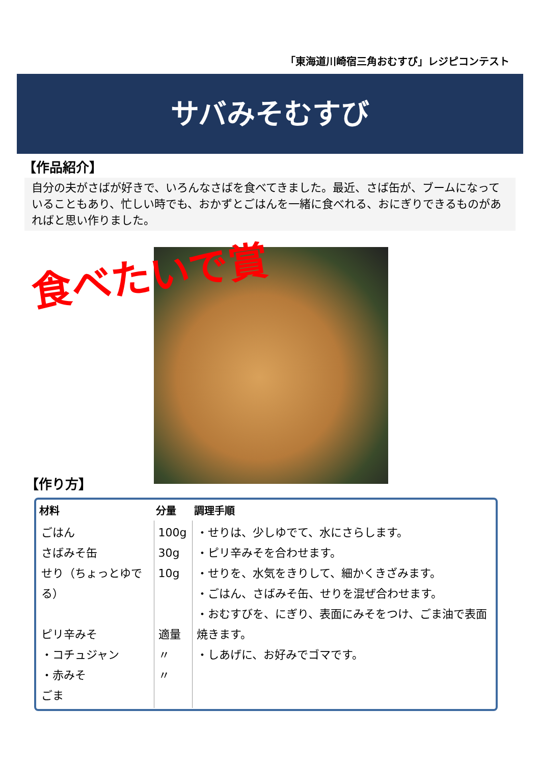「東海道川崎宿三角おむすび」レジピコンテスト
サバみそむすび
【作品紹介】
自分の夫がさばが好きで、いろんなさばを食べてきました。最近、さば缶が、ブームになっていることもあり、忙しい時でも、おかずとごはんを一緒に食べれる、おにぎりできるものがあればと思い作りました。
食べたいで賞
【作り方】
| 材料 | 分量 | 調理手順 |
| --- | --- | --- |
| ごはん さばみそ缶 せり（ちょっとゆでる） ピリ辛みそ ・コチュジャン ・赤みそ ごま | 100g 30g 10g 適量 〃 〃 | ・せりは、少しゆでて、水にさらします。 ・ピリ辛みそを合わせます。 ・せりを、水気をきりして、細かくきざみます。 ・ごはん、さばみそ缶、せりを混ぜ合わせます。 ・おむすびを、にぎり、表面にみそをつけ、ごま油で表面焼きます。 ・しあげに、お好みでゴマです。 |